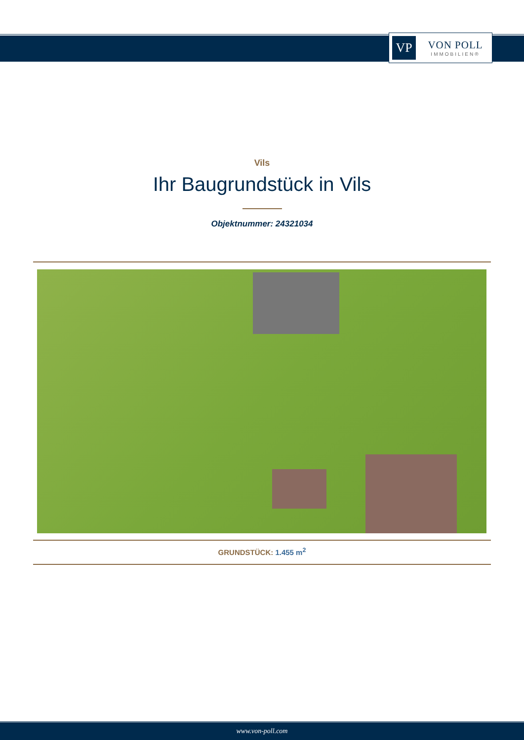VP
VON POLL
IMMOBILIEN®
Vils
Ihr Baugrundstück in Vils
Objektnummer: 24321034
GRUNDSTÜCK: 1.455 m<sup>2</sup>
www.von-poll.com